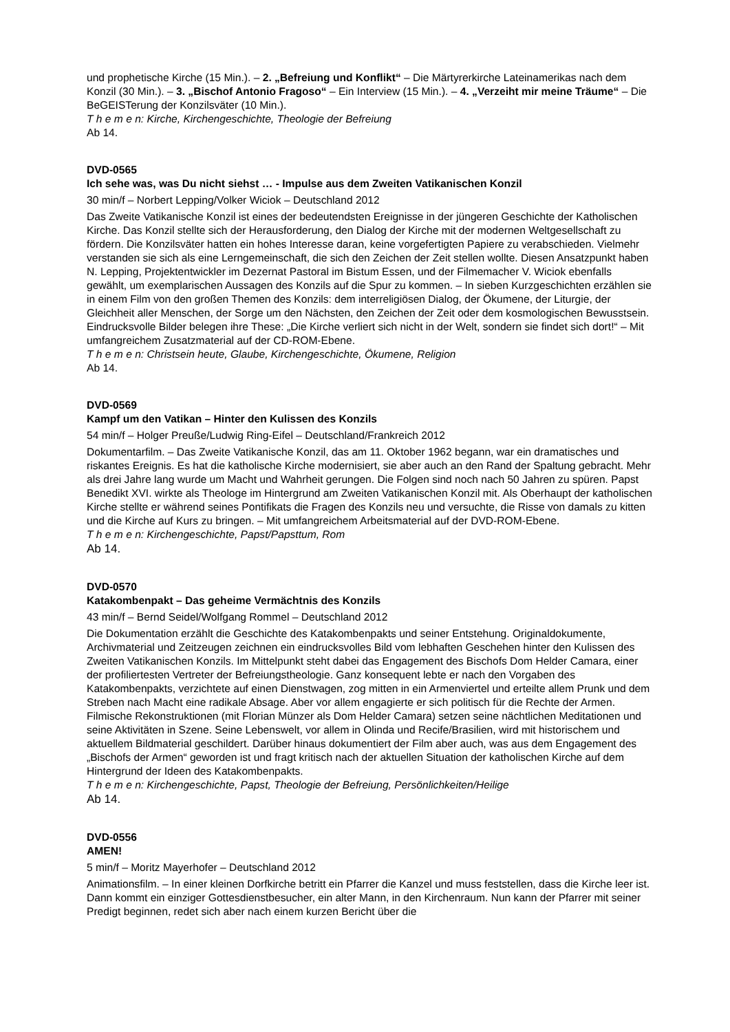und prophetische Kirche (15 Min.). – 2. „Befreiung und Konflikt“ – Die Märtyrerkirche Lateinamerikas nach dem Konzil (30 Min.). – 3. „Bischof Antonio Fragoso“ – Ein Interview (15 Min.). – 4. „Verzeiht mir meine Träume“ – Die BeGEISTerung der Konzilsväter (10 Min.).
T h e m e n: Kirche, Kirchengeschichte, Theologie der Befreiung
Ab 14.
DVD-0565
Ich sehe was, was Du nicht siehst … - Impulse aus dem Zweiten Vatikanischen Konzil
30 min/f – Norbert Lepping/Volker Wiciok – Deutschland 2012
Das Zweite Vatikanische Konzil ist eines der bedeutendsten Ereignisse in der jüngeren Geschichte der Katholischen Kirche. Das Konzil stellte sich der Herausforderung, den Dialog der Kirche mit der modernen Weltgesellschaft zu fördern. Die Konzilsväter hatten ein hohes Interesse daran, keine vorgefertigten Papiere zu verabschieden. Vielmehr verstanden sie sich als eine Lerngemeinschaft, die sich den Zeichen der Zeit stellen wollte. Diesen Ansatzpunkt haben N. Lepping, Projektentwickler im Dezernat Pastoral im Bistum Essen, und der Filmemacher V. Wiciok ebenfalls gewählt, um exemplarischen Aussagen des Konzils auf die Spur zu kommen. – In sieben Kurzgeschichten erzählen sie in einem Film von den großen Themen des Konzils: dem interreligiösen Dialog, der Ökumene, der Liturgie, der Gleichheit aller Menschen, der Sorge um den Nächsten, den Zeichen der Zeit oder dem kosmologischen Bewusstsein. Eindrucksvolle Bilder belegen ihre These: „Die Kirche verliert sich nicht in der Welt, sondern sie findet sich dort!“ – Mit umfangreichem Zusatzmaterial auf der CD-ROM-Ebene.
T h e m e n: Christsein heute, Glaube, Kirchengeschichte, Ökumene, Religion
Ab 14.
DVD-0569
Kampf um den Vatikan – Hinter den Kulissen des Konzils
54 min/f – Holger Preuße/Ludwig Ring-Eifel – Deutschland/Frankreich 2012
Dokumentarfilm. – Das Zweite Vatikanische Konzil, das am 11. Oktober 1962 begann, war ein dramatisches und riskantes Ereignis. Es hat die katholische Kirche modernisiert, sie aber auch an den Rand der Spaltung gebracht. Mehr als drei Jahre lang wurde um Macht und Wahrheit gerungen. Die Folgen sind noch nach 50 Jahren zu spüren. Papst Benedikt XVI. wirkte als Theologe im Hintergrund am Zweiten Vatikanischen Konzil mit. Als Oberhaupt der katholischen Kirche stellte er während seines Pontifikats die Fragen des Konzils neu und versuchte, die Risse von damals zu kitten und die Kirche auf Kurs zu bringen. – Mit umfangreichem Arbeitsmaterial auf der DVD-ROM-Ebene.
T h e m e n: Kirchengeschichte, Papst/Papsttum, Rom
Ab 14.
DVD-0570
Katakombenpakt – Das geheime Vermächtnis des Konzils
43 min/f – Bernd Seidel/Wolfgang Rommel – Deutschland 2012
Die Dokumentation erzählt die Geschichte des Katakombenpakts und seiner Entstehung. Originaldokumente, Archivmaterial und Zeitzeugen zeichnen ein eindrucksvolles Bild vom lebhaften Geschehen hinter den Kulissen des Zweiten Vatikanischen Konzils. Im Mittelpunkt steht dabei das Engagement des Bischofs Dom Helder Camara, einer der profiliertesten Vertreter der Befreiungstheologie. Ganz konsequent lebte er nach den Vorgaben des Katakombenpakts, verzichtete auf einen Dienstwagen, zog mitten in ein Armenviertel und erteilte allem Prunk und dem Streben nach Macht eine radikale Absage. Aber vor allem engagierte er sich politisch für die Rechte der Armen. Filmische Rekonstruktionen (mit Florian Münzer als Dom Helder Camara) setzen seine nächtlichen Meditationen und seine Aktivitäten in Szene. Seine Lebenswelt, vor allem in Olinda und Recife/Brasilien, wird mit historischem und aktuellem Bildmaterial geschildert. Darüber hinaus dokumentiert der Film aber auch, was aus dem Engagement des „Bischofs der Armen“ geworden ist und fragt kritisch nach der aktuellen Situation der katholischen Kirche auf dem Hintergrund der Ideen des Katakombenpakts.
T h e m e n: Kirchengeschichte, Papst, Theologie der Befreiung, Persönlichkeiten/Heilige
Ab 14.
DVD-0556
AMEN!
5 min/f – Moritz Mayerhofer – Deutschland 2012
Animationsfilm. – In einer kleinen Dorfkirche betritt ein Pfarrer die Kanzel und muss feststellen, dass die Kirche leer ist. Dann kommt ein einziger Gottesdienstbesucher, ein alter Mann, in den Kirchenraum. Nun kann der Pfarrer mit seiner Predigt beginnen, redet sich aber nach einem kurzen Bericht über die